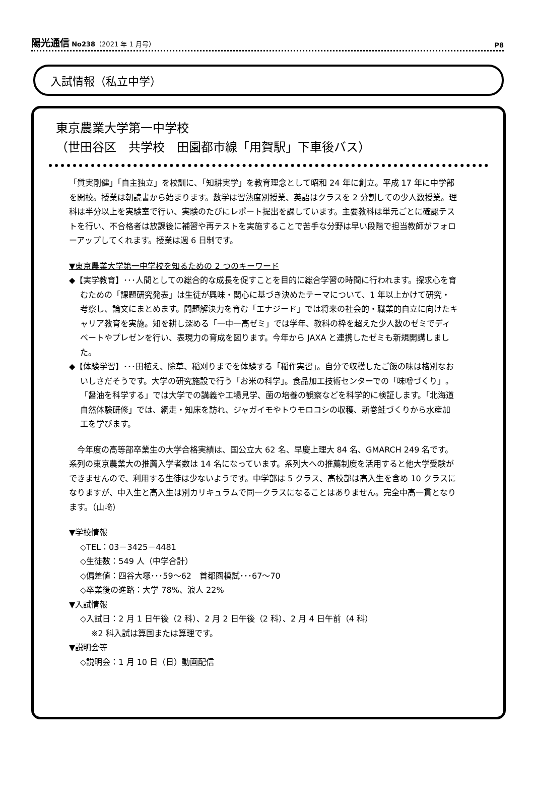陽光通信 No238（2021 年 1 月号）
P8
入試情報（私立中学）
東京農業大学第一中学校
（世田谷区　共学校　田園都市線「用賀駅」下車後バス）
「質実剛健」「自主独立」を校訓に、「知耕実学」を教育理念として昭和 24 年に創立。平成 17 年に中学部を開校。授業は朝読書から始まります。数学は習熟度別授業、英語はクラスを 2 分割しての少人数授業。理科は半分以上を実験室で行い、実験のたびにレポート提出を課しています。主要教科は単元ごとに確認テストを行い、不合格者は放課後に補習や再テストを実施することで苦手な分野は早い段階で担当教師がフォローアップしてくれます。授業は週 6 日制です。
▼東京農業大学第一中学校を知るための 2 つのキーワード
◆【実学教育】･･･人間としての総合的な成長を促すことを目的に総合学習の時間に行われます。探求心を育むための「課題研究発表」は生徒が興味・関心に基づき決めたテーマについて、1 年以上かけて研究・考察し、論文にまとめます。問題解決力を育む「エナジード」では将来の社会的・職業的自立に向けたキャリア教育を実施。知を耕し深める「一中一高ゼミ」では学年、教科の枠を超えた少人数のゼミでディベートやプレゼンを行い、表現力の育成を図ります。今年から JAXA と連携したゼミも新規開講しました。
◆【体験学習】･･･田植え、除草、稲刈りまでを体験する「稲作実習」。自分で収穫したご飯の味は格別なおいしさだそうです。大学の研究施設で行う「お米の科学」。食品加工技術センターでの「味噌づくり」。「醤油を科学する」では大学での講義や工場見学、菌の培養の観察などを科学的に検証します。「北海道自然体験研修」では、網走・知床を訪れ、ジャガイモやトウモロコシの収穫、新巻鮭づくりから水産加工を学びます。
　今年度の高等部卒業生の大学合格実績は、国公立大 62 名、早慶上理大 84 名、GMARCH 249 名です。系列の東京農業大の推薦入学者数は 14 名になっています。系列大への推薦制度を活用すると他大学受験ができませんので、利用する生徒は少ないようです。中学部は 5 クラス、高校部は高入生を含め 10 クラスになりますが、中入生と高入生は別カリキュラムで同一クラスになることはありません。完全中高一貫となります。（山﨑）
▼学校情報
◇TEL：03－3425－4481
◇生徒数：549 人（中学合計）
◇偏差値：四谷大塚･･･59～62　首都圏模試･･･67～70
◇卒業後の進路：大学 78%、浪人 22%
▼入試情報
◇入試日：2 月 1 日午後（2 科）、2 月 2 日午後（2 科）、2 月 4 日午前（4 科）
※2 科入試は算国または算理です。
▼説明会等
◇説明会：1 月 10 日（日）動画配信